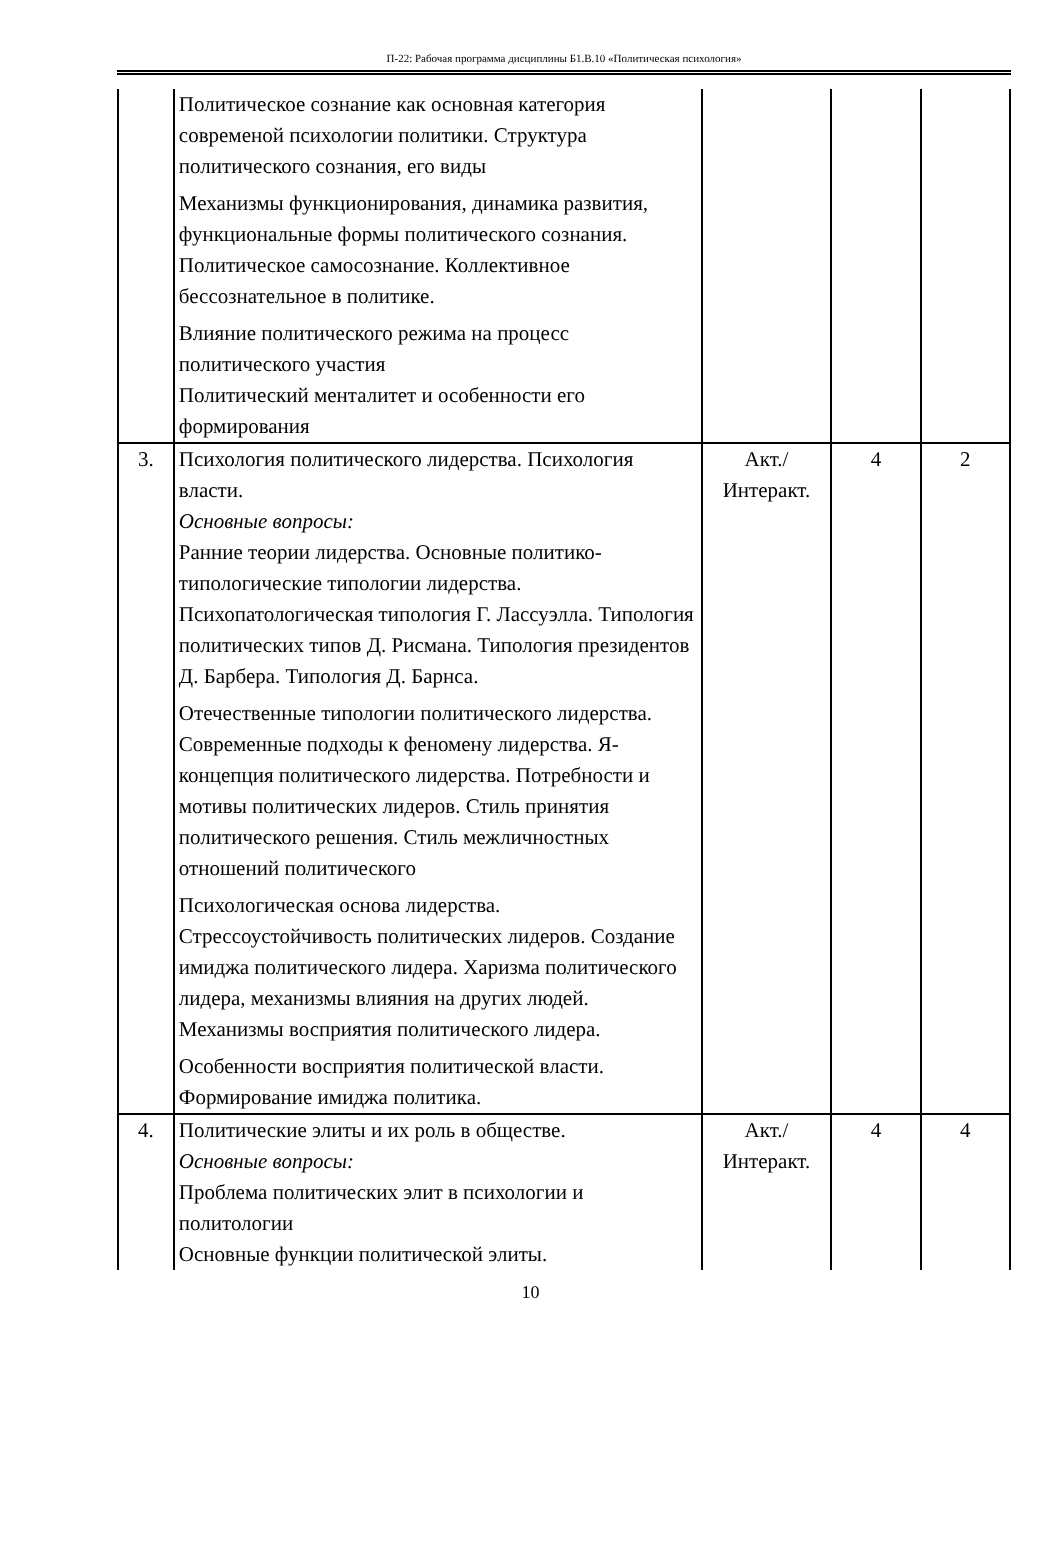П-22: Рабочая программа дисциплины Б1.В.10 «Политическая психология»
| | Политическое сознание как основная категория современой психологии политики. Структура политического сознания, его виды Механизмы функционирования, динамика развития, функциональные формы политического сознания. Политическое самосознание. Коллективное бессознательное в политике. Влияние политического режима на процесс политического участия Политический менталитет и особенности его формирования | | | |
| 3. | Психология политического лидерства. Психология власти. Основные вопросы: Ранние теории лидерства. Основные политико-типологические типологии лидерства. Психопатологическая типология Г. Лассуэлла. Типология политических типов Д. Рисмана. Типология президентов Д. Барбера. Типология Д. Барнса. Отечественные типологии политического лидерства. Современные подходы к феномену лидерства. Я-концепция политического лидерства. Потребности и мотивы политических лидеров. Стиль принятия политического решения. Стиль межличностных отношений политического Психологическая основа лидерства. Стрессоустойчивость политических лидеров. Создание имиджа политического лидера. Харизма политического лидера, механизмы влияния на других людей. Механизмы восприятия политического лидера. Особенности восприятия политической власти. Формирование имиджа политика. | Акт./ Интеракт. | 4 | 2 |
| 4. | Политические элиты и их роль в обществе. Основные вопросы: Проблема политических элит в психологии и политологии Основные функции политической элиты. | Акт./ Интеракт. | 4 | 4 |
10